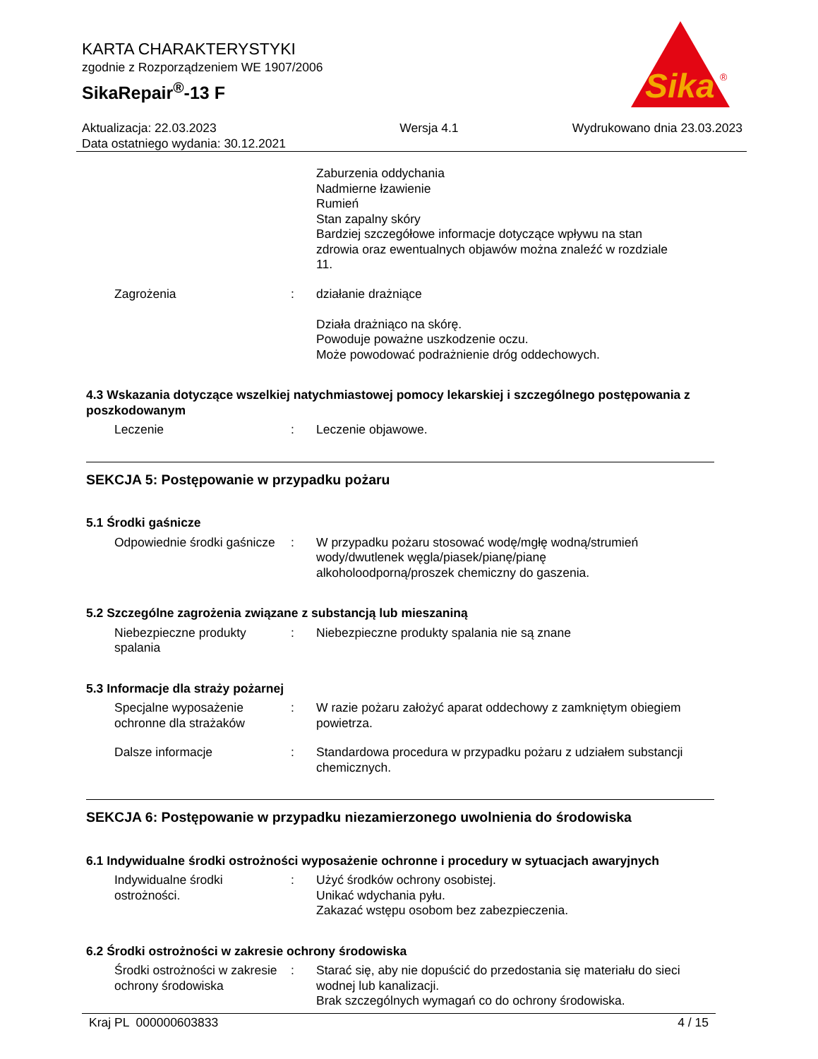Sika
®
KARTA CHARAKTERYSTYKI
zgodnie z Rozporządzeniem WE 1907/2006
SikaRepair<sup>®</sup>-13 F
Aktualizacja: 22.03.2023
Data ostatniego wydania: 30.12.2021
Wersja 4.1 Wydrukowano dnia 23.03.2023
Zaburzenia oddychania
Nadmierne łzawienie
Rumień
Stan zapalny skóry
Bardziej szczegółowe informacje dotyczące wpływu na stan zdrowia oraz ewentualnych objawów można znaleźć w rozdziale 11.
Zagrożenia : działanie drażniące
Działa drażniąco na skórę.
Powoduje poważne uszkodzenie oczu.
Może powodować podrażnienie dróg oddechowych.
4.3 Wskazania dotyczące wszelkiej natychmiastowej pomocy lekarskiej i szczególnego postępowania z poszkodowanym
Leczenie : Leczenie objawowe.
SEKCJA 5: Postępowanie w przypadku pożaru
5.1 Środki gaśnicze
Odpowiednie środki gaśnicze
: W przypadku pożaru stosować wodę/mgłę wodną/strumień wody/dwutlenek węgla/piasek/pianę/pianę alkoholoodporną/proszek chemiczny do gaszenia.
5.2 Szczególne zagrożenia związane z substancją lub mieszaniną
Niebezpieczne produkty spalania
: Niebezpieczne produkty spalania nie są znane
5.3 Informacje dla straży pożarnej
Specjalne wyposażenie ochronne dla strażaków
: W razie pożaru założyć aparat oddechowy z zamkniętym obiegiem powietrza.
Dalsze informacje : Standardowa procedura w przypadku pożaru z udziałem substancji chemicznych.
SEKCJA 6: Postępowanie w przypadku niezamierzonego uwolnienia do środowiska
6.1 Indywidualne środki ostrożności wyposażenie ochronne i procedury w sytuacjach awaryjnych
Indywidualne środki ostrożności.
: Użyć środków ochrony osobistej.
Unikać wdychania pyłu.
Zakazać wstępu osobom bez zabezpieczenia.
6.2 Środki ostrożności w zakresie ochrony środowiska
Środki ostrożności w zakresie ochrony środowiska
: Starać się, aby nie dopuścić do przedostania się materiału do sieci wodnej lub kanalizacji.
Brak szczególnych wymagań co do ochrony środowiska.
Kraj PL 000000603833 4 / 15